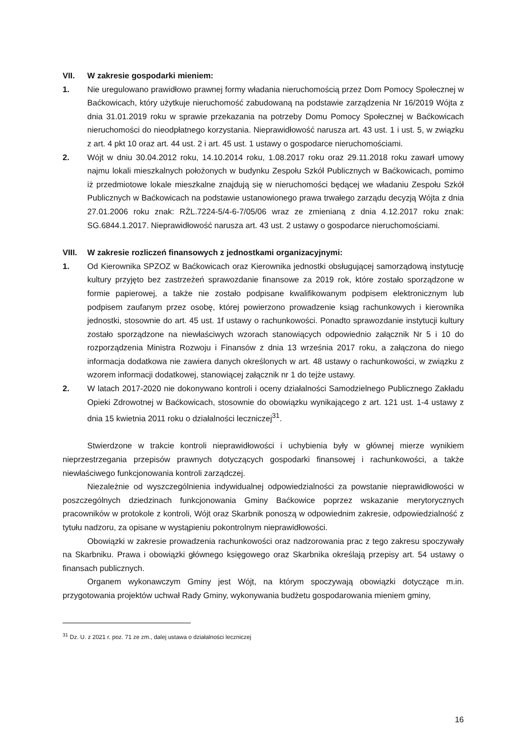VII. W zakresie gospodarki mieniem:
1. Nie uregulowano prawidłowo prawnej formy władania nieruchomością przez Dom Pomocy Społecznej w Baćkowicach, który użytkuje nieruchomość zabudowaną na podstawie zarządzenia Nr 16/2019 Wójta z dnia 31.01.2019 roku w sprawie przekazania na potrzeby Domu Pomocy Społecznej w Baćkowicach nieruchomości do nieodpłatnego korzystania. Nieprawidłowość narusza art. 43 ust. 1 i ust. 5, w związku z art. 4 pkt 10 oraz art. 44 ust. 2 i art. 45 ust. 1 ustawy o gospodarce nieruchomościami.
2. Wójt w dniu 30.04.2012 roku, 14.10.2014 roku, 1.08.2017 roku oraz 29.11.2018 roku zawarł umowy najmu lokali mieszkalnych położonych w budynku Zespołu Szkół Publicznych w Baćkowicach, pomimo iż przedmiotowe lokale mieszkalne znajdują się w nieruchomości będącej we władaniu Zespołu Szkół Publicznych w Baćkowicach na podstawie ustanowionego prawa trwałego zarządu decyzją Wójta z dnia 27.01.2006 roku znak: RŻL.7224-5/4-6-7/05/06 wraz ze zmienianą z dnia 4.12.2017 roku znak: SG.6844.1.2017. Nieprawidłowość narusza art. 43 ust. 2 ustawy o gospodarce nieruchomościami.
VIII. W zakresie rozliczeń finansowych z jednostkami organizacyjnymi:
1. Od Kierownika SPZOZ w Baćkowicach oraz Kierownika jednostki obsługującej samorządową instytucję kultury przyjęto bez zastrzeżeń sprawozdanie finansowe za 2019 rok, które zostało sporządzone w formie papierowej, a także nie zostało podpisane kwalifikowanym podpisem elektronicznym lub podpisem zaufanym przez osobę, której powierzono prowadzenie ksiąg rachunkowych i kierownika jednostki, stosownie do art. 45 ust. 1f ustawy o rachunkowości. Ponadto sprawozdanie instytucji kultury zostało sporządzone na niewłaściwych wzorach stanowiących odpowiednio załącznik Nr 5 i 10 do rozporządzenia Ministra Rozwoju i Finansów z dnia 13 września 2017 roku, a załączona do niego informacja dodatkowa nie zawiera danych określonych w art. 48 ustawy o rachunkowości, w związku z wzorem informacji dodatkowej, stanowiącej załącznik nr 1 do tejże ustawy.
2. W latach 2017-2020 nie dokonywano kontroli i oceny działalności Samodzielnego Publicznego Zakładu Opieki Zdrowotnej w Baćkowicach, stosownie do obowiązku wynikającego z art. 121 ust. 1-4 ustawy z dnia 15 kwietnia 2011 roku o działalności leczniczej<sup>31</sup>.
Stwierdzone w trakcie kontroli nieprawidłowości i uchybienia były w głównej mierze wynikiem nieprzestrzegania przepisów prawnych dotyczących gospodarki finansowej i rachunkowości, a także niewłaściwego funkcjonowania kontroli zarządczej.
Niezależnie od wyszczególnienia indywidualnej odpowiedzialności za powstanie nieprawidłowości w poszczególnych dziedzinach funkcjonowania Gminy Baćkowice poprzez wskazanie merytorycznych pracowników w protokole z kontroli, Wójt oraz Skarbnik ponoszą w odpowiednim zakresie, odpowiedzialność z tytułu nadzoru, za opisane w wystąpieniu pokontrolnym nieprawidłowości.
Obowiązki w zakresie prowadzenia rachunkowości oraz nadzorowania prac z tego zakresu spoczywały na Skarbniku. Prawa i obowiązki głównego księgowego oraz Skarbnika określają przepisy art. 54 ustawy o finansach publicznych.
Organem wykonawczym Gminy jest Wójt, na którym spoczywają obowiązki dotyczące m.in. przygotowania projektów uchwał Rady Gminy, wykonywania budżetu gospodarowania mieniem gminy,
<sup>31</sup> Dz. U. z 2021 r. poz. 71 ze zm., dalej ustawa o działalności leczniczej
16